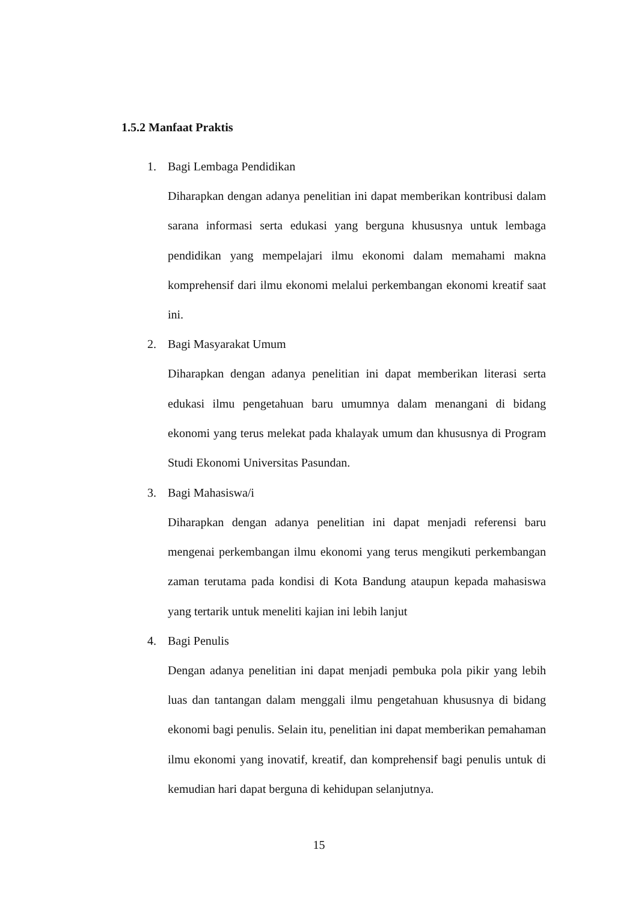1.5.2 Manfaat Praktis
1. Bagi Lembaga Pendidikan
Diharapkan dengan adanya penelitian ini dapat memberikan kontribusi dalam sarana informasi serta edukasi yang berguna khususnya untuk lembaga pendidikan yang mempelajari ilmu ekonomi dalam memahami makna komprehensif dari ilmu ekonomi melalui perkembangan ekonomi kreatif saat ini.
2. Bagi Masyarakat Umum
Diharapkan dengan adanya penelitian ini dapat memberikan literasi serta edukasi ilmu pengetahuan baru umumnya dalam menangani di bidang ekonomi yang terus melekat pada khalayak umum dan khususnya di Program Studi Ekonomi Universitas Pasundan.
3. Bagi Mahasiswa/i
Diharapkan dengan adanya penelitian ini dapat menjadi referensi baru mengenai perkembangan ilmu ekonomi yang terus mengikuti perkembangan zaman terutama pada kondisi di Kota Bandung ataupun kepada mahasiswa yang tertarik untuk meneliti kajian ini lebih lanjut
4. Bagi Penulis
Dengan adanya penelitian ini dapat menjadi pembuka pola pikir yang lebih luas dan tantangan dalam menggali ilmu pengetahuan khususnya di bidang ekonomi bagi penulis. Selain itu, penelitian ini dapat memberikan pemahaman ilmu ekonomi yang inovatif, kreatif, dan komprehensif bagi penulis untuk di kemudian hari dapat berguna di kehidupan selanjutnya.
15